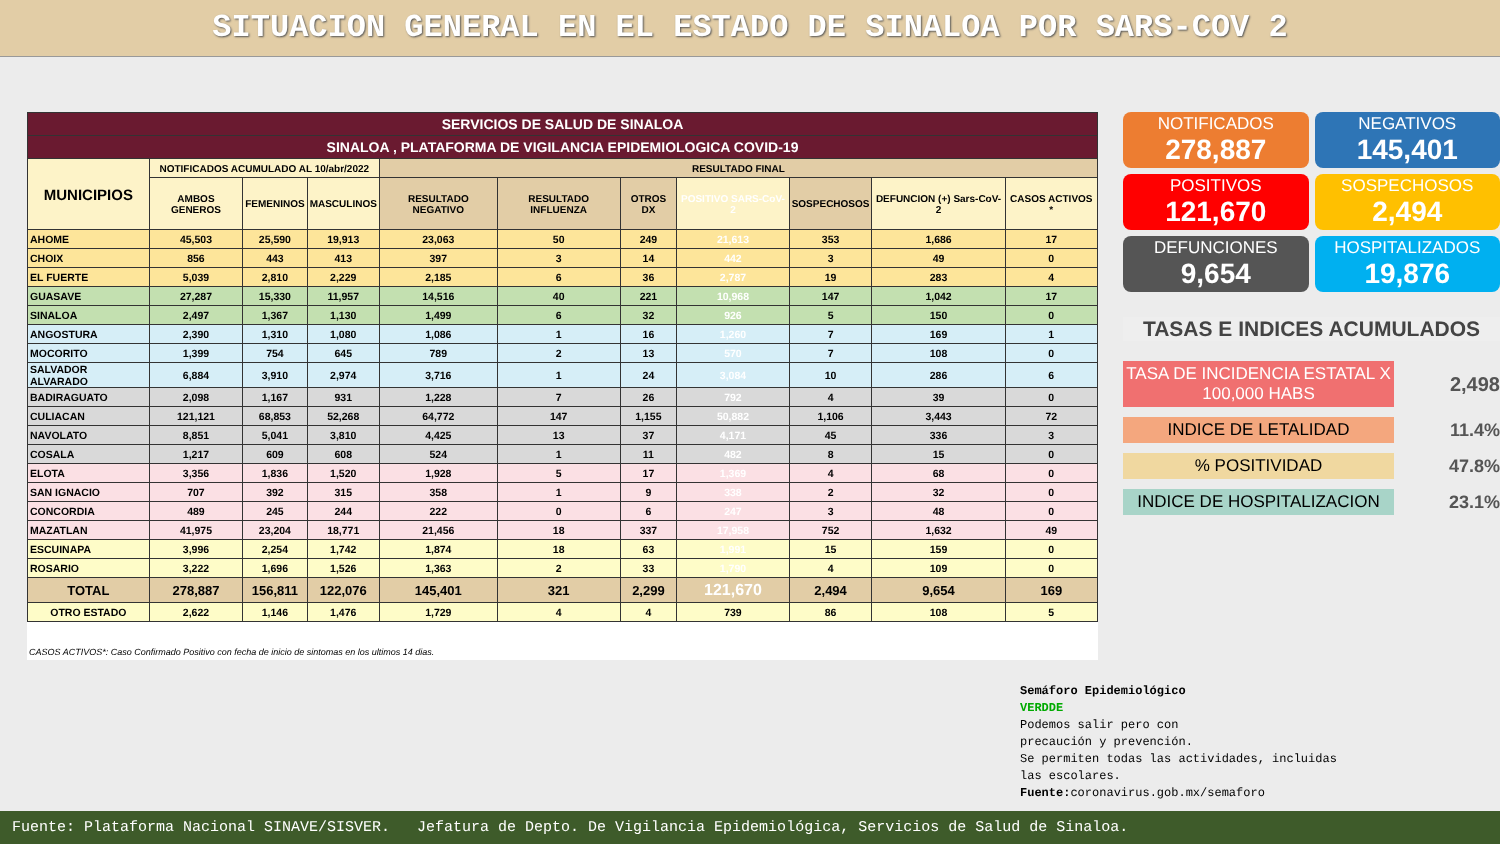SITUACION GENERAL EN EL ESTADO DE SINALOA POR SARS-COV 2
| SERVICIOS DE SALUD DE SINALOA | | | | | | | | | | |
| SINALOA , PLATAFORMA DE VIGILANCIA EPIDEMIOLOGICA COVID-19 | | | | | | | | | | |
| MUNICIPIOS | NOTIFICADOS ACUMULADO AL 10/abr/2022 | | | RESULTADO FINAL | | | | | | |
| | AMBOS GENEROS | FEMENINOS | MASCULINOS | RESULTADO NEGATIVO | RESULTADO INFLUENZA | OTROS DX | POSITIVO SARS-CoV-2 | SOSPECHOSOS | DEFUNCION (+) Sars-CoV-2 | CASOS ACTIVOS * |
| AHOME | 45,503 | 25,590 | 19,913 | 23,063 | 50 | 249 | 21,613 | 353 | 1,686 | 17 |
| CHOIX | 856 | 443 | 413 | 397 | 3 | 14 | 442 | 3 | 49 | 0 |
| EL FUERTE | 5,039 | 2,810 | 2,229 | 2,185 | 6 | 36 | 2,787 | 19 | 283 | 4 |
| GUASAVE | 27,287 | 15,330 | 11,957 | 14,516 | 40 | 221 | 10,968 | 147 | 1,042 | 17 |
| SINALOA | 2,497 | 1,367 | 1,130 | 1,499 | 6 | 32 | 926 | 5 | 150 | 0 |
| ANGOSTURA | 2,390 | 1,310 | 1,080 | 1,086 | 1 | 16 | 1,260 | 7 | 169 | 1 |
| MOCORITO | 1,399 | 754 | 645 | 789 | 2 | 13 | 570 | 7 | 108 | 0 |
| SALVADOR ALVARADO | 6,884 | 3,910 | 2,974 | 3,716 | 1 | 24 | 3,084 | 10 | 286 | 6 |
| BADIRAGUATO | 2,098 | 1,167 | 931 | 1,228 | 7 | 26 | 792 | 4 | 39 | 0 |
| CULIACAN | 121,121 | 68,853 | 52,268 | 64,772 | 147 | 1,155 | 50,882 | 1,106 | 3,443 | 72 |
| NAVOLATO | 8,851 | 5,041 | 3,810 | 4,425 | 13 | 37 | 4,171 | 45 | 336 | 3 |
| COSALA | 1,217 | 609 | 608 | 524 | 1 | 11 | 482 | 8 | 15 | 0 |
| ELOTA | 3,356 | 1,836 | 1,520 | 1,928 | 5 | 17 | 1,369 | 4 | 68 | 0 |
| SAN IGNACIO | 707 | 392 | 315 | 358 | 1 | 9 | 338 | 2 | 32 | 0 |
| CONCORDIA | 489 | 245 | 244 | 222 | 0 | 6 | 247 | 3 | 48 | 0 |
| MAZATLAN | 41,975 | 23,204 | 18,771 | 21,456 | 18 | 337 | 17,958 | 752 | 1,632 | 49 |
| ESCUINAPA | 3,996 | 2,254 | 1,742 | 1,874 | 18 | 63 | 1,991 | 15 | 159 | 0 |
| ROSARIO | 3,222 | 1,696 | 1,526 | 1,363 | 2 | 33 | 1,790 | 4 | 109 | 0 |
| TOTAL | 278,887 | 156,811 | 122,076 | 145,401 | 321 | 2,299 | 121,670 | 2,494 | 9,654 | 169 |
| OTRO ESTADO | 2,622 | 1,146 | 1,476 | 1,729 | 4 | 4 | 739 | 86 | 108 | 5 |
CASOS ACTIVOS*: Caso Confirmado Positivo con fecha de inicio de sintomas en los ultimos 14 dias.
NOTIFICADOS
278,887
NEGATIVOS
145,401
POSITIVOS
121,670
SOSPECHOSOS
2,494
DEFUNCIONES
9,654
HOSPITALIZADOS
19,876
TASAS E INDICES ACUMULADOS
TASA DE INCIDENCIA ESTATAL X 100,000 HABS 2,498
INDICE DE LETALIDAD 11.4%
% POSITIVIDAD 47.8%
INDICE DE HOSPITALIZACION 23.1%
Semáforo Epidemiológico
VERDDE
Podemos salir pero con
precaución y prevención.
Se permiten todas las actividades, incluidas
las escolares.
Fuente: coronavirus.gob.mx/semaforo
Fuente: Plataforma Nacional SINAVE/SISVER. Jefatura de Depto. De Vigilancia Epidemiológica, Servicios de Salud de Sinaloa.